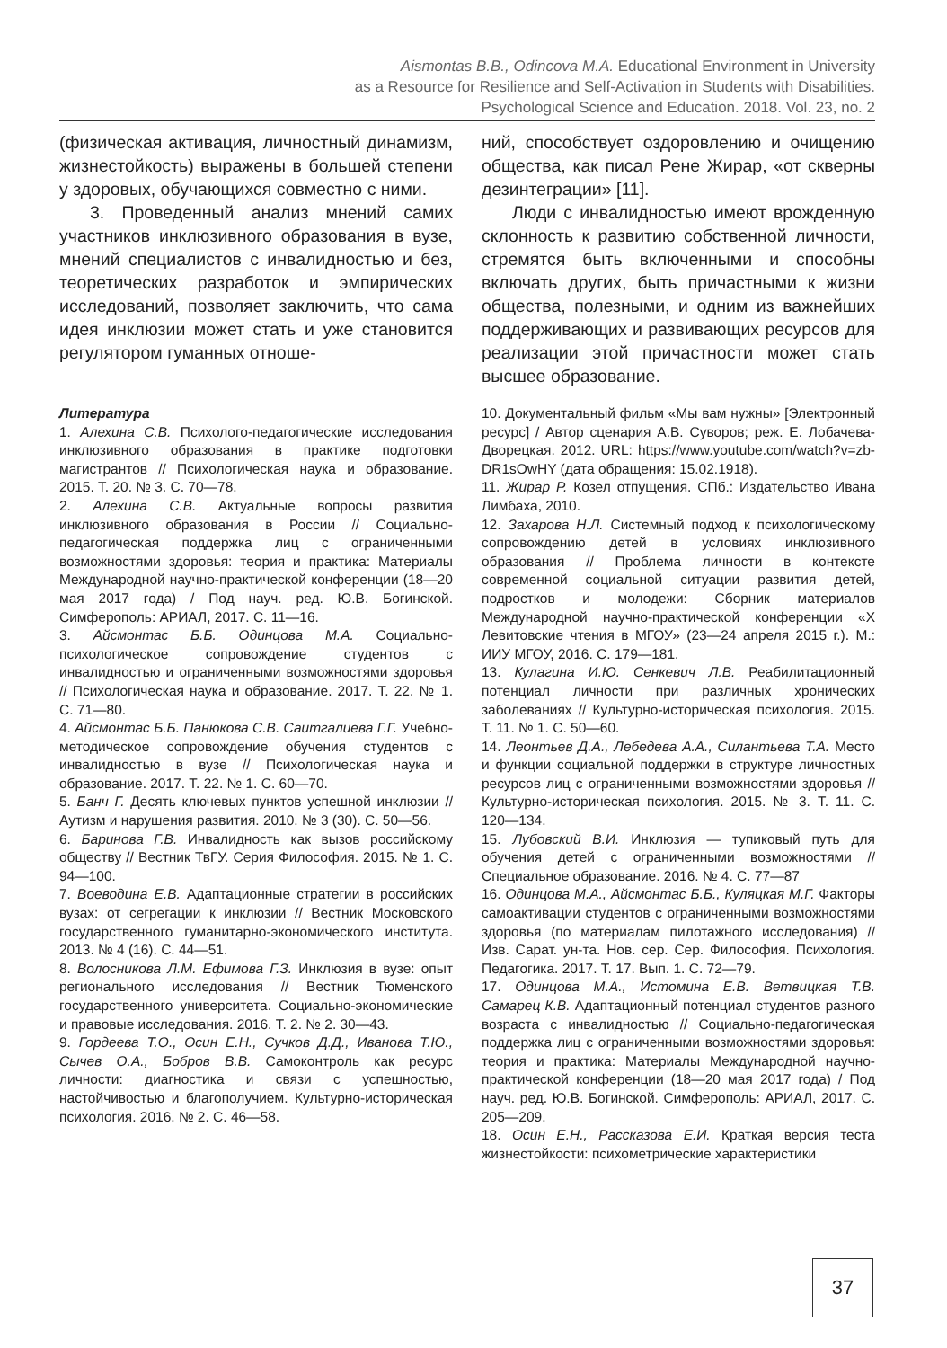Aismontas B.B., Odincova M.A. Educational Environment in University
as a Resource for Resilience and Self-Activation in Students with Disabilities.
Psychological Science and Education. 2018. Vol. 23, no. 2
(физическая активация, личностный динамизм, жизнестойкость) выражены в большей степени у здоровых, обучающихся совместно с ними.
3. Проведенный анализ мнений самих участников инклюзивного образования в вузе, мнений специалистов с инвалидностью и без, теоретических разработок и эмпирических исследований, позволяет заключить, что сама идея инклюзии может стать и уже становится регулятором гуманных отноше-
ний, способствует оздоровлению и очищению общества, как писал Рене Жирар, «от скверны дезинтеграции» [11].
Люди с инвалидностью имеют врожденную склонность к развитию собственной личности, стремятся быть включенными и способны включать других, быть причастными к жизни общества, полезными, и одним из важнейших поддерживающих и развивающих ресурсов для реализации этой причастности может стать высшее образование.
Литература
1. Алехина С.В. Психолого-педагогические исследования инклюзивного образования в практике подготовки магистрантов // Психологическая наука и образование. 2015. Т. 20. № 3. С. 70—78.
2. Алехина С.В. Актуальные вопросы развития инклюзивного образования в России // Социально-педагогическая поддержка лиц с ограниченными возможностями здоровья: теория и практика: Материалы Международной научно-практической конференции (18—20 мая 2017 года) / Под науч. ред. Ю.В. Богинской. Симферополь: АРИАЛ, 2017. С. 11—16.
3. Айсмонтас Б.Б. Одинцова М.А. Социально-психологическое сопровождение студентов с инвалидностью и ограниченными возможностями здоровья // Психологическая наука и образование. 2017. Т. 22. № 1. С. 71—80.
4. Айсмонтас Б.Б. Панюкова С.В. Саитгалиева Г.Г. Учебно-методическое сопровождение обучения студентов с инвалидностью в вузе // Психологическая наука и образование. 2017. Т. 22. № 1. С. 60—70.
5. Банч Г. Десять ключевых пунктов успешной инклюзии // Аутизм и нарушения развития. 2010. № 3 (30). С. 50—56.
6. Баринова Г.В. Инвалидность как вызов российскому обществу // Вестник ТвГУ. Серия Философия. 2015. № 1. С. 94—100.
7. Воеводина Е.В. Адаптационные стратегии в российских вузах: от сегрегации к инклюзии // Вестник Московского государственного гуманитарно-экономического института. 2013. № 4 (16). С. 44—51.
8. Волосникова Л.М. Ефимова Г.З. Инклюзия в вузе: опыт регионального исследования // Вестник Тюменского государственного университета. Социально-экономические и правовые исследования. 2016. Т. 2. № 2. 30—43.
9. Гордеева Т.О., Осин Е.Н., Сучков Д.Д., Иванова Т.Ю., Сычев О.А., Бобров В.В. Самоконтроль как ресурс личности: диагностика и связи с успешностью, настойчивостью и благополучием. Культурно-историческая психология. 2016. № 2. С. 46—58.
10. Документальный фильм «Мы вам нужны» [Электронный ресурс] / Автор сценария А.В. Суворов; реж. Е. Лобачева-Дворецкая. 2012. URL: https://www.youtube.com/watch?v=zb-DR1sOwHY (дата обращения: 15.02.1918).
11. Жирар Р. Козел отпущения. СПб.: Издательство Ивана Лимбаха, 2010.
12. Захарова Н.Л. Системный подход к психологическому сопровождению детей в условиях инклюзивного образования // Проблема личности в контексте современной социальной ситуации развития детей, подростков и молодежи: Сборник материалов Международной научно-практической конференции «X Левитовские чтения в МГОУ» (23—24 апреля 2015 г.). М.: ИИУ МГОУ, 2016. С. 179—181.
13. Кулагина И.Ю. Сенкевич Л.В. Реабилитационный потенциал личности при различных хронических заболеваниях // Культурно-историческая психология. 2015. Т. 11. № 1. С. 50—60.
14. Леонтьев Д.А., Лебедева А.А., Силантьева Т.А. Место и функции социальной поддержки в структуре личностных ресурсов лиц с ограниченными возможностями здоровья // Культурно-историческая психология. 2015. № 3. Т. 11. С. 120—134.
15. Лубовский В.И. Инклюзия — тупиковый путь для обучения детей с ограниченными возможностями // Специальное образование. 2016. № 4. С. 77—87
16. Одинцова М.А., Айсмонтас Б.Б., Куляцкая М.Г. Факторы самоактивации студентов с ограниченными возможностями здоровья (по материалам пилотажного исследования) // Изв. Сарат. ун-та. Нов. сер. Сер. Философия. Психология. Педагогика. 2017. Т. 17. Вып. 1. С. 72—79.
17. Одинцова М.А., Истомина Е.В. Ветвицкая Т.В. Самарец К.В. Адаптационный потенциал студентов разного возраста с инвалидностью // Социально-педагогическая поддержка лиц с ограниченными возможностями здоровья: теория и практика: Материалы Международной научно-практической конференции (18—20 мая 2017 года) / Под науч. ред. Ю.В. Богинской. Симферополь: АРИАЛ, 2017. С. 205—209.
18. Осин Е.Н., Рассказова Е.И. Краткая версия теста жизнестойкости: психометрические характеристики
37